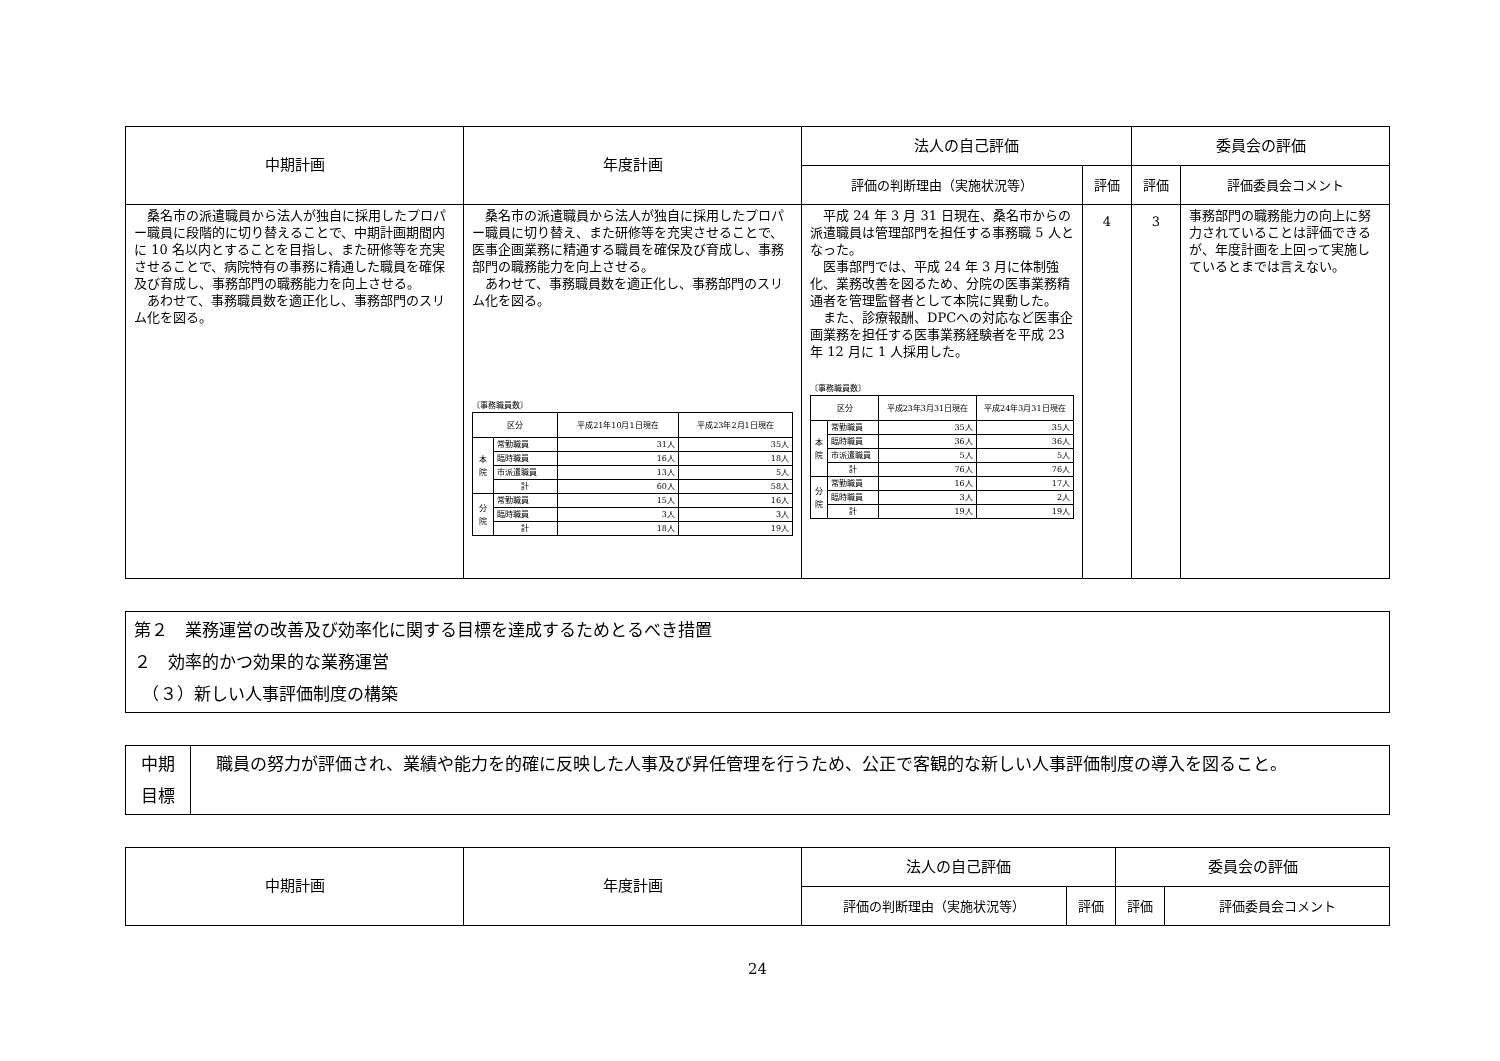| 中期計画 | 年度計画 | 法人の自己評価 | | 委員会の評価 | |
| --- | --- | --- | --- | --- | --- |
| | | 評価の判断理由（実施状況等） | 評価 | 評価 | 評価委員会コメント |
| 桑名市の派遣職員から法人が独自に採用したプロパー職員に段階的に切り替えることで、中期計画期間内に 10 名以内とすることを目指し、また研修等を充実させることで、病院特有の事務に精通した職員を確保及び育成し、事務部門の職務能力を向上させる。 あわせて、事務職員数を適正化し、事務部門のスリム化を図る。 | 桑名市の派遣職員から法人が独自に採用したプロパー職員に切り替え、また研修等を充実させることで、医事企画業務に精通する職員を確保及び育成し、事務部門の職務能力を向上させる。 あわせて、事務職員数を適正化し、事務部門のスリム化を図る。 〔事務職員数〕 / 区分 / / 平成21年10月1日現在 / 平成23年2月1日現在 / / 本 院 / 常勤職員 / 31人 / 35人 / / / 臨時職員 / 16人 / 18人 / / / 市派遣職員 / 13人 / 5人 / / / 計 / 60人 / 58人 / / 分 院 / 常勤職員 / 15人 / 16人 / / / 臨時職員 / 3人 / 3人 / / / 計 / 18人 / 19人 / | 平成 24 年 3 月 31 日現在、桑名市からの派遣職員は管理部門を担任する事務職 5 人となった。 医事部門では、平成 24 年 3 月に体制強化、業務改善を図るため、分院の医事業務精通者を管理監督者として本院に異動した。 また、診療報酬、DPCへの対応など医事企画業務を担任する医事業務経験者を平成 23 年 12 月に 1 人採用した。 〔事務職員数〕 / 区分 / / 平成23年3月31日現在 / 平成24年3月31日現在 / / 本 院 / 常勤職員 / 35人 / 35人 / / / 臨時職員 / 36人 / 36人 / / / 市派遣職員 / 5人 / 5人 / / / 計 / 76人 / 76人 / / 分 院 / 常勤職員 / 16人 / 17人 / / / 臨時職員 / 3人 / 2人 / / / 計 / 19人 / 19人 / | 4 | 3 | 事務部門の職務能力の向上に努力されていることは評価できるが、年度計画を上回って実施しているとまでは言えない。 |
第２　業務運営の改善及び効率化に関する目標を達成するためとるべき措置
２　効率的かつ効果的な業務運営
　（３）新しい人事評価制度の構築
| 中期 目標 | 職員の努力が評価され、業績や能力を的確に反映した人事及び昇任管理を行うため、公正で客観的な新しい人事評価制度の導入を図ること。 |
| 中期計画 | 年度計画 | 法人の自己評価 | | 委員会の評価 | |
| --- | --- | --- | --- | --- | --- |
| | | 評価の判断理由（実施状況等） | 評価 | 評価 | 評価委員会コメント |
24